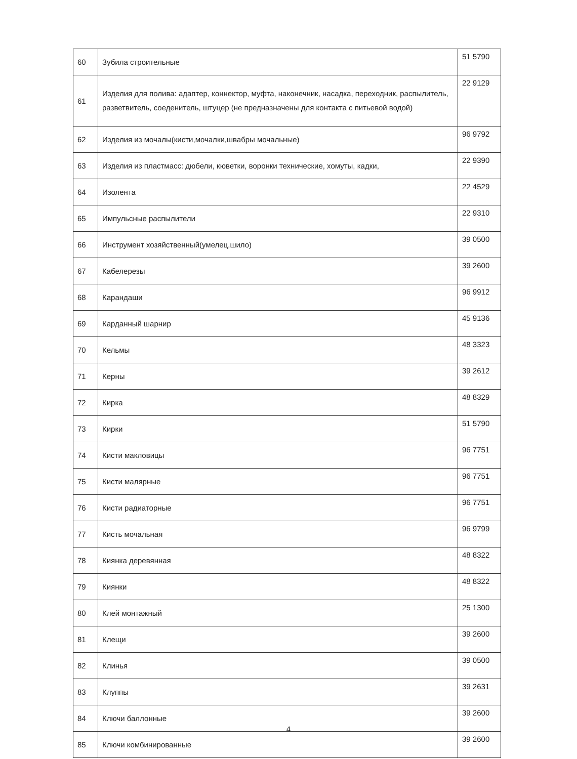| 60 | Зубила строительные | 51 5790 |
| 61 | Изделия для полива: адаптер, коннектор, муфта, наконечник, насадка, переходник, распылитель, разветвитель, соеденитель, штуцер (не предназначены для контакта с питьевой водой) | 22 9129 |
| 62 | Изделия из мочалы(кисти,мочалки,швабры мочальные) | 96 9792 |
| 63 | Изделия из пластмасс: дюбели, кюветки, воронки технические, хомуты, кадки, | 22 9390 |
| 64 | Изолента | 22 4529 |
| 65 | Импульсные распылители | 22 9310 |
| 66 | Инструмент хозяйственный(умелец,шило) | 39 0500 |
| 67 | Кабелерезы | 39 2600 |
| 68 | Карандаши | 96 9912 |
| 69 | Карданный шарнир | 45 9136 |
| 70 | Кельмы | 48 3323 |
| 71 | Керны | 39 2612 |
| 72 | Кирка | 48 8329 |
| 73 | Кирки | 51 5790 |
| 74 | Кисти макловицы | 96 7751 |
| 75 | Кисти малярные | 96 7751 |
| 76 | Кисти радиаторные | 96 7751 |
| 77 | Кисть мочальная | 96 9799 |
| 78 | Киянка деревянная | 48 8322 |
| 79 | Киянки | 48 8322 |
| 80 | Клей монтажный | 25 1300 |
| 81 | Клещи | 39 2600 |
| 82 | Клинья | 39 0500 |
| 83 | Клуппы | 39 2631 |
| 84 | Ключи баллонные | 39 2600 |
| 85 | Ключи комбинированные | 39 2600 |
4